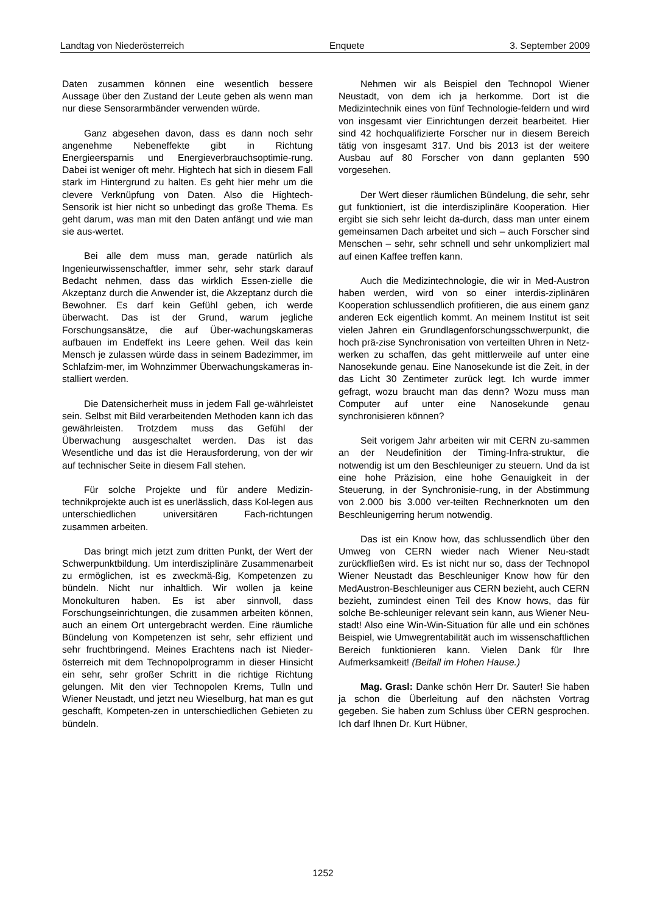Landtag von Niederösterreich Enquete 3. September 2009
Daten zusammen können eine wesentlich bessere Aussage über den Zustand der Leute geben als wenn man nur diese Sensorarmbänder verwenden würde.
Ganz abgesehen davon, dass es dann noch sehr angenehme Nebeneffekte gibt in Richtung Energieersparnis und Energieverbrauchsoptimie-rung. Dabei ist weniger oft mehr. Hightech hat sich in diesem Fall stark im Hintergrund zu halten. Es geht hier mehr um die clevere Verknüpfung von Daten. Also die Hightech-Sensorik ist hier nicht so unbedingt das große Thema. Es geht darum, was man mit den Daten anfängt und wie man sie aus-wertet.
Bei alle dem muss man, gerade natürlich als Ingenieurwissenschaftler, immer sehr, sehr stark darauf Bedacht nehmen, dass das wirklich Essen-zielle die Akzeptanz durch die Anwender ist, die Akzeptanz durch die Bewohner. Es darf kein Gefühl geben, ich werde überwacht. Das ist der Grund, warum jegliche Forschungsansätze, die auf Über-wachungskameras aufbauen im Endeffekt ins Leere gehen. Weil das kein Mensch je zulassen würde dass in seinem Badezimmer, im Schlafzim-mer, im Wohnzimmer Überwachungskameras in-stalliert werden.
Die Datensicherheit muss in jedem Fall ge-währleistet sein. Selbst mit Bild verarbeitenden Methoden kann ich das gewährleisten. Trotzdem muss das Gefühl der Überwachung ausgeschaltet werden. Das ist das Wesentliche und das ist die Herausforderung, von der wir auf technischer Seite in diesem Fall stehen.
Für solche Projekte und für andere Medizin-technikprojekte auch ist es unerlässlich, dass Kol-legen aus unterschiedlichen universitären Fach-richtungen zusammen arbeiten.
Das bringt mich jetzt zum dritten Punkt, der Wert der Schwerpunktbildung. Um interdisziplinäre Zusammenarbeit zu ermöglichen, ist es zweckmä-ßig, Kompetenzen zu bündeln. Nicht nur inhaltlich. Wir wollen ja keine Monokulturen haben. Es ist aber sinnvoll, dass Forschungseinrichtungen, die zusammen arbeiten können, auch an einem Ort untergebracht werden. Eine räumliche Bündelung von Kompetenzen ist sehr, sehr effizient und sehr fruchtbringend. Meines Erachtens nach ist Nieder-österreich mit dem Technopolprogramm in dieser Hinsicht ein sehr, sehr großer Schritt in die richtige Richtung gelungen. Mit den vier Technopolen Krems, Tulln und Wiener Neustadt, und jetzt neu Wieselburg, hat man es gut geschafft, Kompeten-zen in unterschiedlichen Gebieten zu bündeln.
Nehmen wir als Beispiel den Technopol Wiener Neustadt, von dem ich ja herkomme. Dort ist die Medizintechnik eines von fünf Technologie-feldern und wird von insgesamt vier Einrichtungen derzeit bearbeitet. Hier sind 42 hochqualifizierte Forscher nur in diesem Bereich tätig von insgesamt 317. Und bis 2013 ist der weitere Ausbau auf 80 Forscher von dann geplanten 590 vorgesehen.
Der Wert dieser räumlichen Bündelung, die sehr, sehr gut funktioniert, ist die interdisziplinäre Kooperation. Hier ergibt sie sich sehr leicht da-durch, dass man unter einem gemeinsamen Dach arbeitet und sich – auch Forscher sind Menschen – sehr, sehr schnell und sehr unkompliziert mal auf einen Kaffee treffen kann.
Auch die Medizintechnologie, die wir in Med-Austron haben werden, wird von so einer interdis-ziplinären Kooperation schlussendlich profitieren, die aus einem ganz anderen Eck eigentlich kommt. An meinem Institut ist seit vielen Jahren ein Grundlagenforschungsschwerpunkt, die hoch prä-zise Synchronisation von verteilten Uhren in Netz-werken zu schaffen, das geht mittlerweile auf unter eine Nanosekunde genau. Eine Nanosekunde ist die Zeit, in der das Licht 30 Zentimeter zurück legt. Ich wurde immer gefragt, wozu braucht man das denn? Wozu muss man Computer auf unter eine Nanosekunde genau synchronisieren können?
Seit vorigem Jahr arbeiten wir mit CERN zu-sammen an der Neudefinition der Timing-Infra-struktur, die notwendig ist um den Beschleuniger zu steuern. Und da ist eine hohe Präzision, eine hohe Genauigkeit in der Steuerung, in der Synchronisie-rung, in der Abstimmung von 2.000 bis 3.000 ver-teilten Rechnerknoten um den Beschleunigerring herum notwendig.
Das ist ein Know how, das schlussendlich über den Umweg von CERN wieder nach Wiener Neu-stadt zurückfließen wird. Es ist nicht nur so, dass der Technopol Wiener Neustadt das Beschleuniger Know how für den MedAustron-Beschleuniger aus CERN bezieht, auch CERN bezieht, zumindest einen Teil des Know hows, das für solche Be-schleuniger relevant sein kann, aus Wiener Neu-stadt! Also eine Win-Win-Situation für alle und ein schönes Beispiel, wie Umwegrentabilität auch im wissenschaftlichen Bereich funktionieren kann. Vielen Dank für Ihre Aufmerksamkeit! (Beifall im Hohen Hause.)
Mag. Grasl: Danke schön Herr Dr. Sauter! Sie haben ja schon die Überleitung auf den nächsten Vortrag gegeben. Sie haben zum Schluss über CERN gesprochen. Ich darf Ihnen Dr. Kurt Hübner,
1252